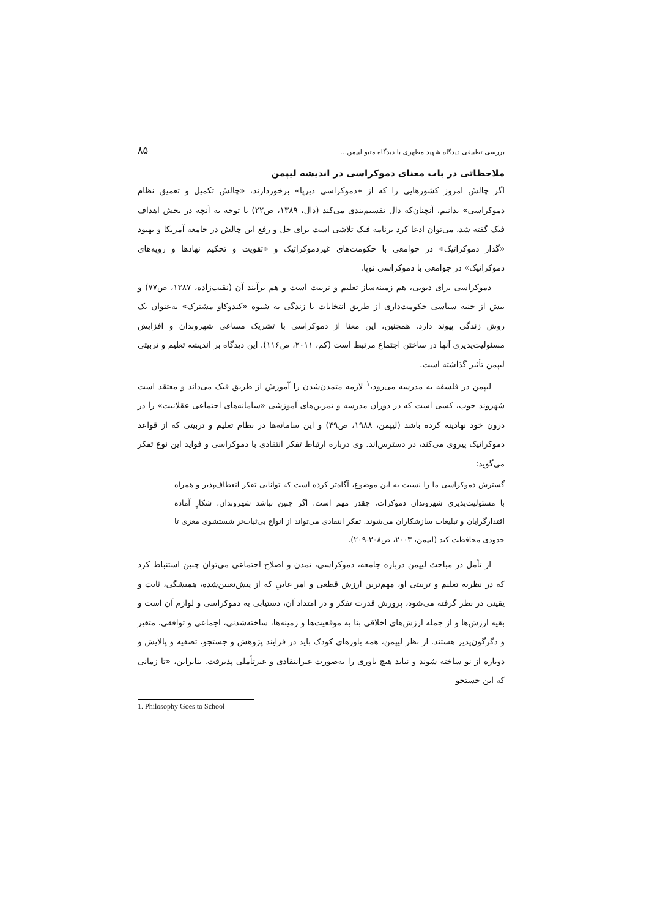بررسی تطبیقی دیدگاه شهید مطهری با دیدگاه متیو لیپمن… ۸۵
ملاحظاتی در باب معنای دموکراسی در اندیشه لیپمن
اگر چالش امروز کشورهایی را که از «دموکراسی دیرپا» برخوردارند، «چالش تکمیل و تعمیق نظام دموکراسی» بدانیم، آنچنان‌که دال تقسیم‌بندی می‌کند (دال، ۱۳۸۹، ص۲۲) با توجه به آنچه در بخش اهداف فبک گفته شد، می‌توان ادعا کرد برنامه فبک تلاشی است برای حل و رفع این چالش در جامعه آمریکا و بهبود «گذار دموکراتیک» در جوامعی با حکومت‌های غیردموکراتیک و «تقویت و تحکیم نهادها و رویه‌های دموکراتیک» در جوامعی با دموکراسی نوپا.
دموکراسی برای دیویی، هم زمینه‌ساز تعلیم و تربیت است و هم برآیند آن (نقیب‌زاده، ۱۳۸۷، ص۷۷) و بیش از جنبه سیاسی حکومت‌داری از طریق انتخابات با زندگی به شیوه «کندوکاو مشترک» به‌عنوان یک روش زندگی پیوند دارد. همچنین، این معنا از دموکراسی با تشریک مساعی شهروندان و افزایش مسئولیت‌پذیری آنها در ساختن اجتماع مرتبط است (کم، ۲۰۱۱، ص۱۱۶). این دیدگاه بر اندیشه تعلیم و تربیتی لیپمن تأثیر گذاشته است.
لیپمن در فلسفه به مدرسه می‌رود،<sup>۱</sup> لازمه متمدن‌شدن را آموزش از طریق فبک می‌داند و معتقد است شهروند خوب، کسی است که در دوران مدرسه و تمرین‌های آموزشی «سامانه‌های اجتماعی عقلانیت» را در درون خود نهادینه کرده باشد (لیپمن، ۱۹۸۸، ص۴۹) و این سامانه‌ها در نظام تعلیم و تربیتی که از قواعد دموکراتیک پیروی می‌کند، در دسترس‌اند. وی درباره ارتباط تفکر انتقادی با دموکراسی و فواید این نوع تفکر می‌گوید:
گسترش دموکراسی ما را نسبت به این موضوع، آگاه‌تر کرده است که توانایی تفکر انعطاف‌پذیر و همراه با مسئولیت‌پذیری شهروندان دموکرات، چقدر مهم است. اگر چنین نباشد شهروندان، شکارِ آماده اقتدارگرایان و تبلیغات سازشکاران می‌شوند. تفکر انتقادی می‌تواند از انواع بی‌ثبات‌تر شستشوی مغزی تا حدودی محافظت کند (لیپمن، ۲۰۰۳، ص۲۰۸-۲۰۹).
از تأمل در مباحث لیپمن درباره جامعه، دموکراسی، تمدن و اصلاح اجتماعی می‌توان چنین استنباط کرد که در نظریه تعلیم و تربیتی او، مهم‌ترین ارزش قطعی و امر غاییِ که از پیش‌تعیین‌شده، همیشگی، ثابت و یقینی در نظر گرفته می‌شود، پرورش قدرت تفکر و در امتداد آن، دستیابی به دموکراسی و لوازم آن است و بقیه ارزش‌ها و از جمله ارزش‌های اخلاقی بنا به موقعیت‌ها و زمینه‌ها، ساخته‌شدنی، اجماعی و توافقی، متغیر و دگرگون‌پذیر هستند. از نظر لیپمن، همه باورهای کودک باید در فرایند پژوهش و جستجو، تصفیه و پالایش و دوباره از نو ساخته شوند و نباید هیچ باوری را به‌صورت غیرانتقادی و غیرتأملی پذیرفت. بنابراین، «تا زمانی که این جستجو
1. Philosophy Goes to School